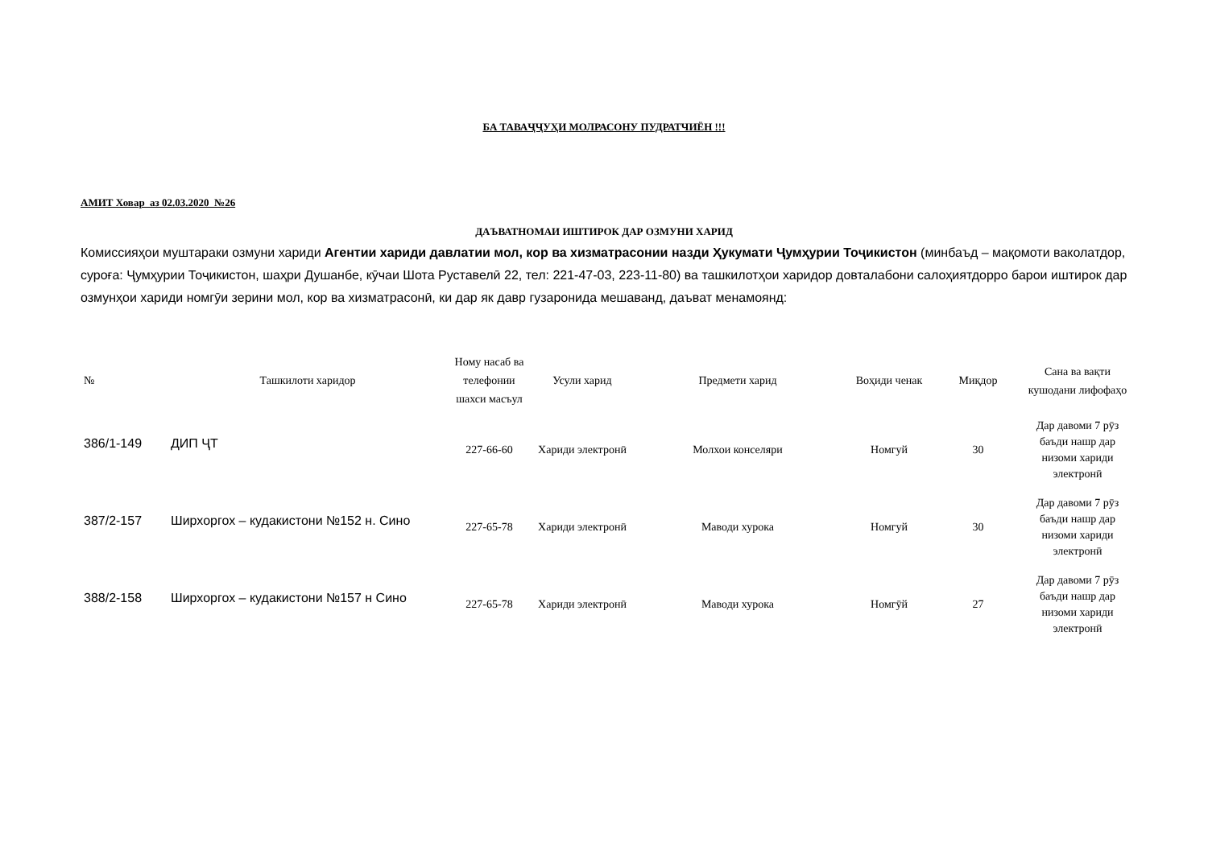БА ТАВАҶҶУҲИ МОЛРАСОНУ ПУДРАТЧИЁН !!!
АМИТ Ховар аз 02.03.2020 №26
ДАЪВАТНОМАИ ИШТИРОК ДАР ОЗМУНИ ХАРИД
Комиссияҳои муштараки озмуни хариди Агентии хариди давлатии мол, кор ва хизматрасонии назди Ҳукумати Ҷумҳурии Тоҷикистон (минбаъд – мақомоти ваколатдор, суроға: Ҷумҳурии Тоҷикистон, шаҳри Душанбе, кӯчаи Шота Руставелӣ 22, тел: 221-47-03, 223-11-80) ва ташкилотҳои харидор довталабони салоҳиятдорро барои иштирок дар озмунҳои хариди номгӯи зерини мол, кор ва хизматрасонӣ, ки дар як давр гузаронида мешаванд, даъват менамоянд:
| № | Ташкилоти харидор | Ному насаб ва телефонии шахси масъул | Усули харид | Предмети харид | Воҳиди ченак | Миқдор | Сана ва вақти кушодани лифофаҳо |
| --- | --- | --- | --- | --- | --- | --- | --- |
| 386/1-149 | ДИП ҶТ | 227-66-60 | Хариди электронӣ | Молхои конселяри | Номгуй | 30 | Дар давоми 7 рӯз баъди нашр дар низоми хариди электронӣ |
| 387/2-157 | Ширхоргох – кудакистони №152 н. Сино | 227-65-78 | Хариди электронӣ | Маводи хурока | Номгуй | 30 | Дар давоми 7 рӯз баъди нашр дар низоми хариди электронӣ |
| 388/2-158 | Ширхоргох – кудакистони №157 н Сино | 227-65-78 | Хариди электронӣ | Маводи хурока | Номгӯй | 27 | Дар давоми 7 рӯз баъди нашр дар низоми хариди электронӣ |